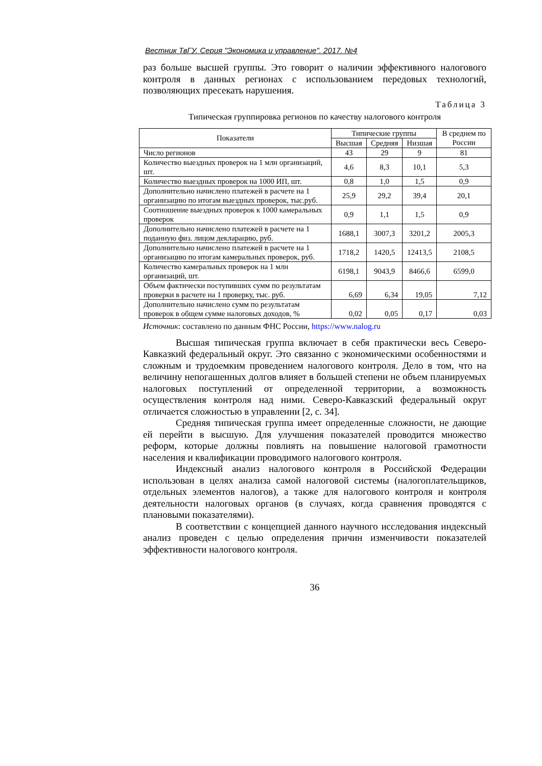Вестник ТвГУ. Серия "Экономика и управление". 2017. №4
раз больше высшей группы. Это говорит о наличии эффективного налогового контроля в данных регионах с использованием передовых технологий, позволяющих пресекать нарушения.
Таблица 3
Типическая группировка регионов по качеству налогового контроля
| Показатели | Типические группы | | | В среднем по России |
| --- | --- | --- | --- | --- |
| | Высшая | Средняя | Низшая | |
| Число регионов | 43 | 29 | 9 | 81 |
| Количество выездных проверок на 1 млн организаций, шт. | 4,6 | 8,3 | 10,1 | 5,3 |
| Количество выездных проверок на 1000 ИП, шт. | 0,8 | 1,0 | 1,5 | 0,9 |
| Дополнительно начислено платежей в расчете на 1 организацию по итогам выездных проверок, тыс.руб. | 25,9 | 29,2 | 39,4 | 20,1 |
| Соотношение выездных проверок к 1000 камеральных проверок | 0,9 | 1,1 | 1,5 | 0,9 |
| Дополнительно начислено платежей в расчете на 1 поданную физ. лицом декларацию, руб. | 1688,1 | 3007,3 | 3201,2 | 2005,3 |
| Дополнительно начислено платежей в расчете на 1 организацию по итогам камеральных проверок, руб. | 1718,2 | 1420,5 | 12413,5 | 2108,5 |
| Количество камеральных проверок на 1 млн организаций, шт. | 6198,1 | 9043,9 | 8466,6 | 6599,0 |
| Объем фактически поступивших сумм по результатам проверки в расчете на 1 проверку, тыс. руб. | 6,69 | 6,34 | 19,05 | 7,12 |
| Дополнительно начислено сумм по результатам проверок в общем сумме налоговых доходов, % | 0,02 | 0,05 | 0,17 | 0,03 |
Источник: составлено по данным ФНС России, https://www.nalog.ru
Высшая типическая группа включает в себя практически весь Северо-Кавказкий федеральный округ. Это связанно с экономическими особенностями и сложным и трудоемким проведением налогового контроля. Дело в том, что на величину непогашенных долгов влияет в большей степени не объем планируемых налоговых поступлений от определенной территории, а возможность осуществления контроля над ними. Северо-Кавказский федеральный округ отличается сложностью в управлении [2, с. 34].
Средняя типическая группа имеет определенные сложности, не дающие ей перейти в высшую. Для улучшения показателей проводится множество реформ, которые должны повлиять на повышение налоговой грамотности населения и квалификации проводимого налогового контроля.
Индексный анализ налогового контроля в Российской Федерации использован в целях анализа самой налоговой системы (налогоплательщиков, отдельных элементов налогов), а также для налогового контроля и контроля деятельности налоговых органов (в случаях, когда сравнения проводятся с плановыми показателями).
В соответствии с концепцией данного научного исследования индексный анализ проведен с целью определения причин изменчивости показателей эффективности налогового контроля.
36